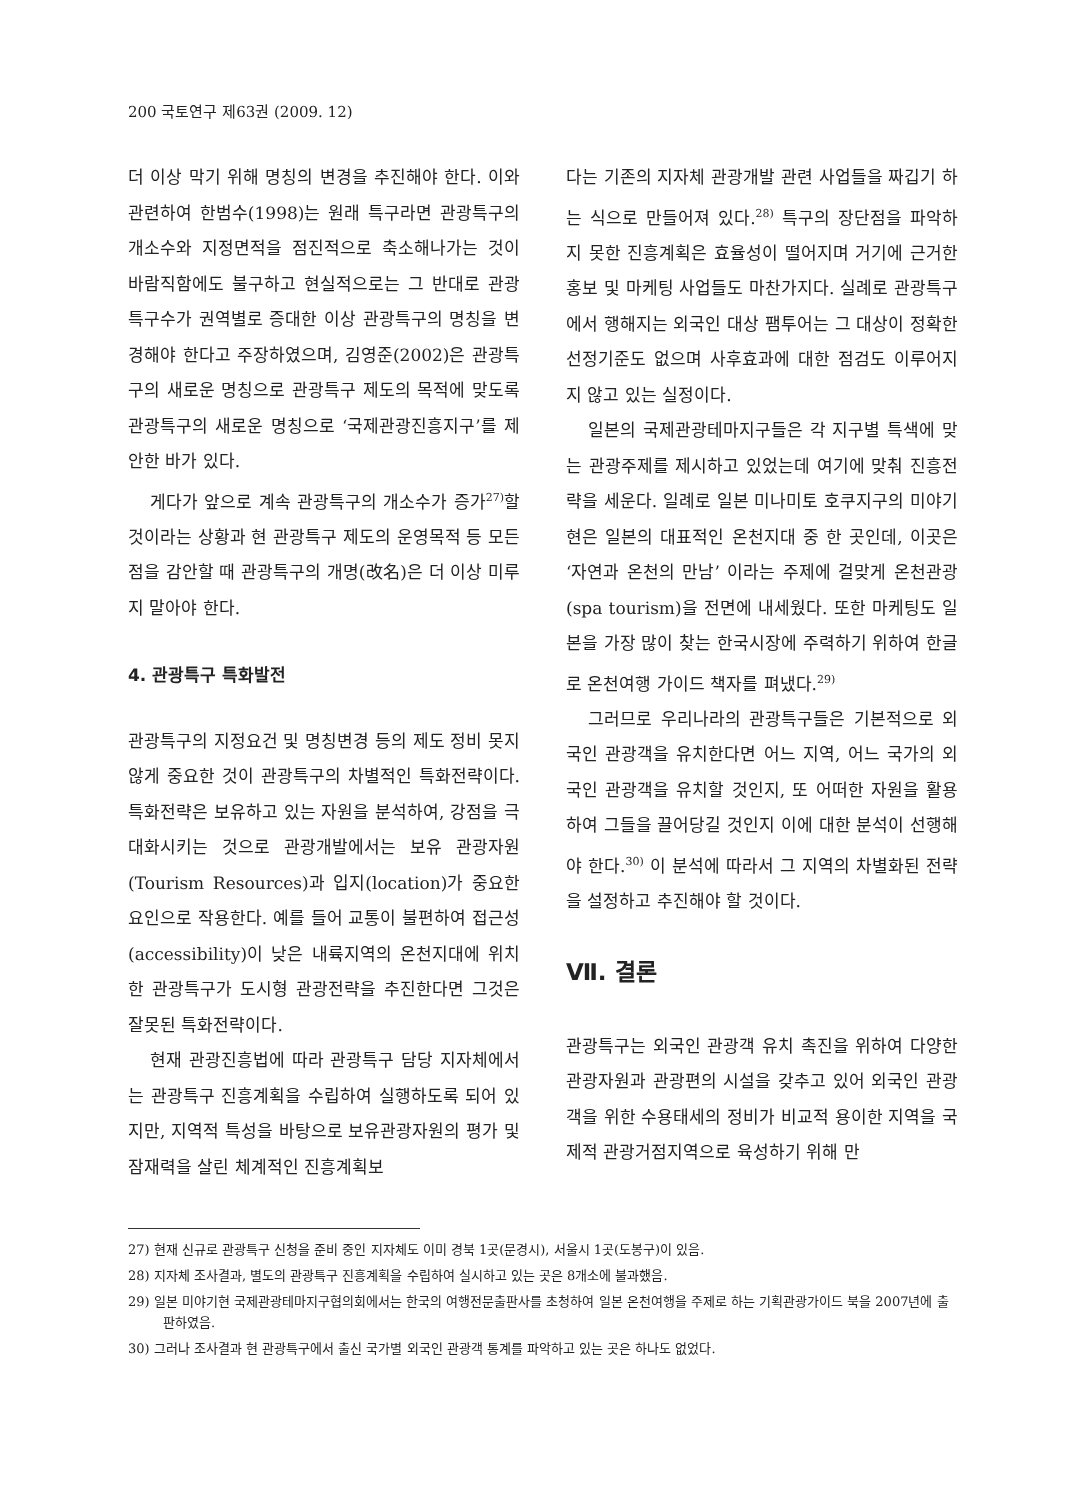200 국토연구 제63권 (2009. 12)
더 이상 막기 위해 명칭의 변경을 추진해야 한다. 이와 관련하여 한범수(1998)는 원래 특구라면 관광특구의 개소수와 지정면적을 점진적으로 축소해나가는 것이 바람직함에도 불구하고 현실적으로는 그 반대로 관광특구수가 권역별로 증대한 이상 관광특구의 명칭을 변경해야 한다고 주장하였으며, 김영준(2002)은 관광특구의 새로운 명칭으로 관광특구 제도의 목적에 맞도록 관광특구의 새로운 명칭으로 ‘국제관광진흥지구’를 제안한 바가 있다.
게다가 앞으로 계속 관광특구의 개소수가 증가<sup>27)</sup>할 것이라는 상황과 현 관광특구 제도의 운영목적 등 모든 점을 감안할 때 관광특구의 개명(改名)은 더 이상 미루지 말아야 한다.
4. 관광특구 특화발전
관광특구의 지정요건 및 명칭변경 등의 제도 정비 못지않게 중요한 것이 관광특구의 차별적인 특화전략이다. 특화전략은 보유하고 있는 자원을 분석하여, 강점을 극대화시키는 것으로 관광개발에서는 보유 관광자원(Tourism Resources)과 입지(location)가 중요한 요인으로 작용한다. 예를 들어 교통이 불편하여 접근성(accessibility)이 낮은 내륙지역의 온천지대에 위치한 관광특구가 도시형 관광전략을 추진한다면 그것은 잘못된 특화전략이다.
현재 관광진흥법에 따라 관광특구 담당 지자체에서는 관광특구 진흥계획을 수립하여 실행하도록 되어 있지만, 지역적 특성을 바탕으로 보유관광자원의 평가 및 잠재력을 살린 체계적인 진흥계획보
다는 기존의 지자체 관광개발 관련 사업들을 짜깁기 하는 식으로 만들어져 있다.<sup>28)</sup> 특구의 장단점을 파악하지 못한 진흥계획은 효율성이 떨어지며 거기에 근거한 홍보 및 마케팅 사업들도 마찬가지다. 실례로 관광특구에서 행해지는 외국인 대상 팸투어는 그 대상이 정확한 선정기준도 없으며 사후효과에 대한 점검도 이루어지지 않고 있는 실정이다.
일본의 국제관광테마지구들은 각 지구별 특색에 맞는 관광주제를 제시하고 있었는데 여기에 맞춰 진흥전략을 세운다. 일례로 일본 미나미토 호쿠지구의 미야기현은 일본의 대표적인 온천지대 중 한 곳인데, 이곳은 ‘자연과 온천의 만남’ 이라는 주제에 걸맞게 온천관광(spa tourism)을 전면에 내세웠다. 또한 마케팅도 일본을 가장 많이 찾는 한국시장에 주력하기 위하여 한글로 온천여행 가이드 책자를 펴냈다.<sup>29)</sup>
그러므로 우리나라의 관광특구들은 기본적으로 외국인 관광객을 유치한다면 어느 지역, 어느 국가의 외국인 관광객을 유치할 것인지, 또 어떠한 자원을 활용하여 그들을 끌어당길 것인지 이에 대한 분석이 선행해야 한다.<sup>30)</sup> 이 분석에 따라서 그 지역의 차별화된 전략을 설정하고 추진해야 할 것이다.
Ⅶ. 결론
관광특구는 외국인 관광객 유치 촉진을 위하여 다양한 관광자원과 관광편의 시설을 갖추고 있어 외국인 관광객을 위한 수용태세의 정비가 비교적 용이한 지역을 국제적 관광거점지역으로 육성하기 위해 만
27) 현재 신규로 관광특구 신청을 준비 중인 지자체도 이미 경북 1곳(문경시), 서울시 1곳(도봉구)이 있음.
28) 지자체 조사결과, 별도의 관광특구 진흥계획을 수립하여 실시하고 있는 곳은 8개소에 불과했음.
29) 일본 미야기현 국제관광테마지구협의회에서는 한국의 여행전문출판사를 초청하여 일본 온천여행을 주제로 하는 기획관광가이드 북을 2007년에 출판하였음.
30) 그러나 조사결과 현 관광특구에서 출신 국가별 외국인 관광객 통계를 파악하고 있는 곳은 하나도 없었다.